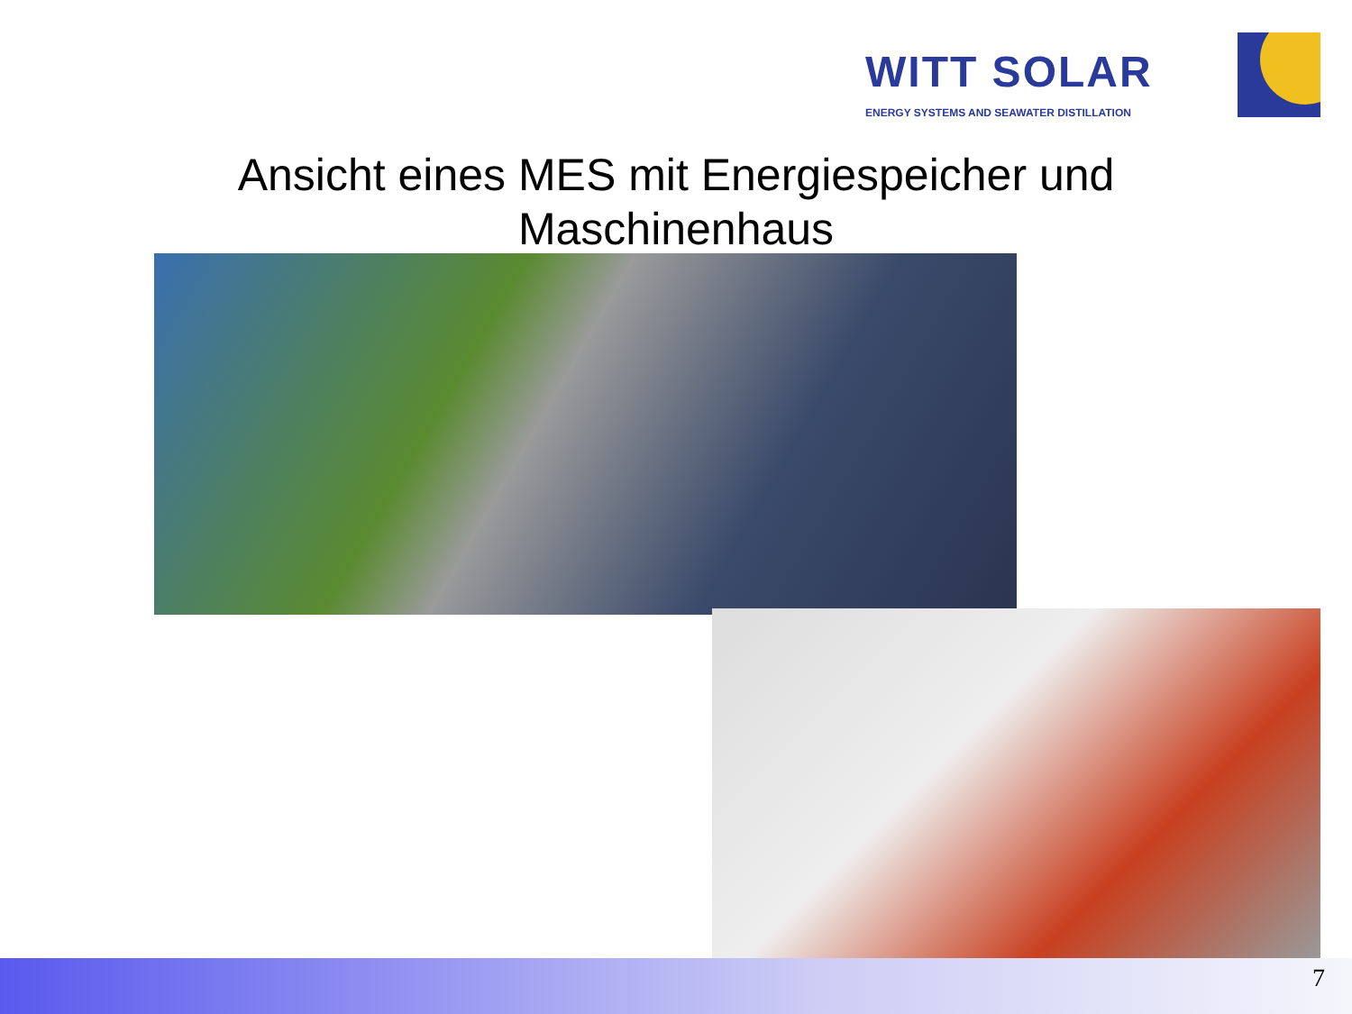WITT SOLAR
ENERGY SYSTEMS AND SEAWATER DISTILLATION
Ansicht eines MES mit Energiespeicher und
Maschinenhaus
7